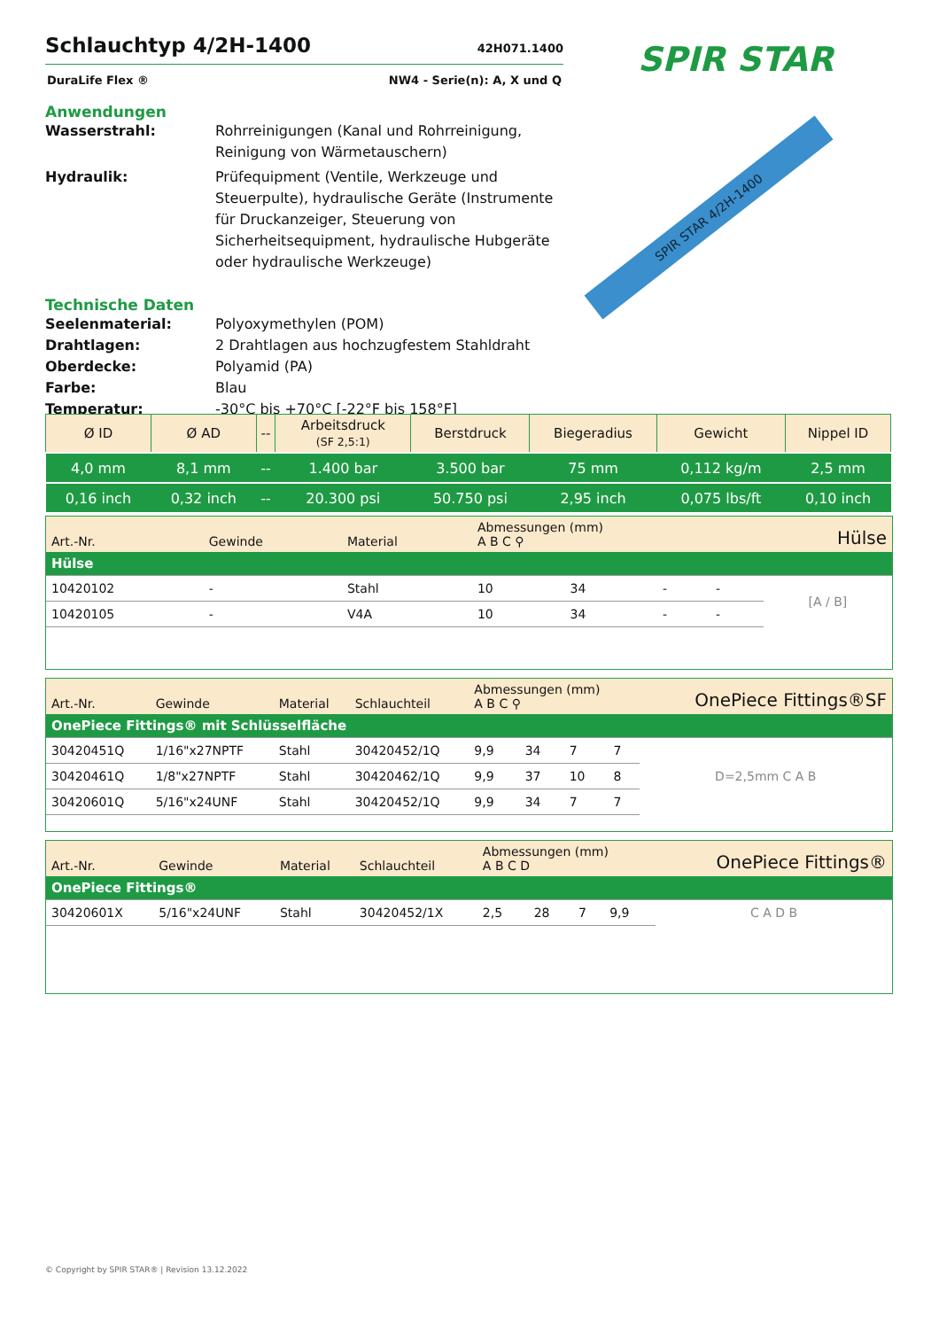Schlauchtyp 4/2H-1400 42H071.1400
DuraLife Flex ® NW4 - Serie(n): A, X und Q
Anwendungen
Wasserstrahl: Rohrreinigungen (Kanal und Rohrreinigung, Reinigung von Wärmetauschern)
Hydraulik: Prüfequipment (Ventile, Werkzeuge und Steuerpulte), hydraulische Geräte (Instrumente für Druckanzeiger, Steuerung von Sicherheitsequipment, hydraulische Hubgeräte oder hydraulische Werkzeuge)
Technische Daten
Seelenmaterial: Polyoxymethylen (POM)
Drahtlagen: 2 Drahtlagen aus hochzugfestem Stahldraht
Oberdecke: Polyamid (PA)
Farbe: Blau
Temperatur: -30°C bis +70°C [-22°F bis 158°F]
SPIR STAR
SPIR STAR 4/2H-1400
| Ø ID | Ø AD | -- | Arbeitsdruck (SF 2,5:1) | Berstdruck | Biegeradius | Gewicht | Nippel ID |
| --- | --- | --- | --- | --- | --- | --- | --- |
| 4,0 mm | 8,1 mm | -- | 1.400 bar | 3.500 bar | 75 mm | 0,112 kg/m | 2,5 mm |
| 0,16 inch | 0,32 inch | -- | 20.300 psi | 50.750 psi | 2,95 inch | 0,075 lbs/ft | 0,10 inch |
| Art.-Nr. | Gewinde | Material | Abmessungen (mm) A B C ⚲ | | | | Hülse |
| --- | --- | --- | --- | --- | --- | --- | --- |
| Hülse | | | | | | | |
| 10420102 | - | Stahl | 10 | 34 | - | - | [A / B] |
| 10420105 | - | V4A | 10 | 34 | - | - | |
| Art.-Nr. | Gewinde | Material | Schlauchteil | Abmessungen (mm) A B C ⚲ | | | | OnePiece Fittings®SF |
| --- | --- | --- | --- | --- | --- | --- | --- | --- |
| OnePiece Fittings® mit Schlüsselfläche | | | | | | | | |
| 30420451Q | 1/16"x27NPTF | Stahl | 30420452/1Q | 9,9 | 34 | 7 | 7 | D=2,5mm C A B |
| 30420461Q | 1/8"x27NPTF | Stahl | 30420462/1Q | 9,9 | 37 | 10 | 8 | |
| 30420601Q | 5/16"x24UNF | Stahl | 30420452/1Q | 9,9 | 34 | 7 | 7 | |
| Art.-Nr. | Gewinde | Material | Schlauchteil | Abmessungen (mm) A B C D | | | | OnePiece Fittings® |
| --- | --- | --- | --- | --- | --- | --- | --- | --- |
| OnePiece Fittings® | | | | | | | | |
| 30420601X | 5/16"x24UNF | Stahl | 30420452/1X | 2,5 | 28 | 7 | 9,9 | C A D B |
© Copyright by SPIR STAR® | Revision 13.12.2022